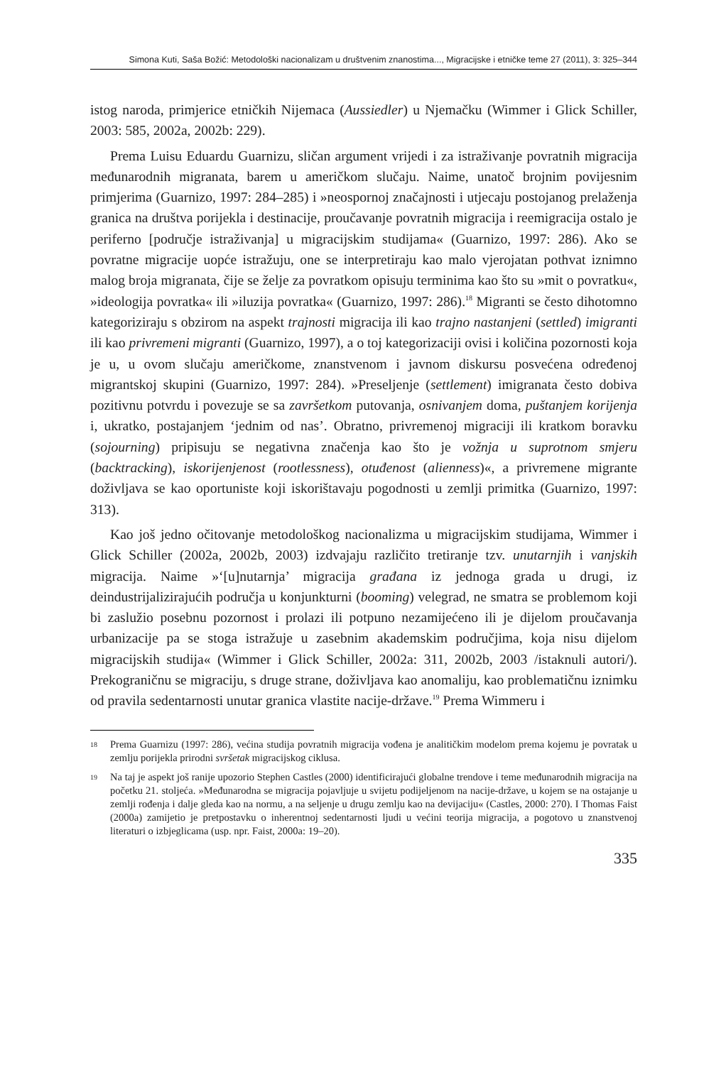Simona Kuti, Saša Božić: Metodološki nacionalizam u društvenim znanostima..., Migracijske i etničke teme 27 (2011), 3: 325–344
istog naroda, primjerice etničkih Nijemaca (Aussiedler) u Njemačku (Wimmer i Glick Schiller, 2003: 585, 2002a, 2002b: 229).
Prema Luisu Eduardu Guarnizu, sličan argument vrijedi i za istraživanje povratnih migracija međunarodnih migranata, barem u američkom slučaju. Naime, unatoč brojnim povijesnim primjerima (Guarnizo, 1997: 284–285) i »neospornoj značajnosti i utjecaju postojanog prelaženja granica na društva porijekla i destinacije, proučavanje povratnih migracija i reemigracija ostalo je periferno [područje istraživanja] u migracijskim studijama« (Guarnizo, 1997: 286). Ako se povratne migracije uopće istražuju, one se interpretiraju kao malo vjerojatan pothvat iznimno malog broja migranata, čije se želje za povratkom opisuju terminima kao što su »mit o povratku«, »ideologija povratka« ili »iluzija povratka« (Guarnizo, 1997: 286).<sup>18</sup> Migranti se često dihotomno kategoriziraju s obzirom na aspekt trajnosti migracija ili kao trajno nastanjeni (settled) imigranti ili kao privremeni migranti (Guarnizo, 1997), a o toj kategorizaciji ovisi i količina pozornosti koja je u, u ovom slučaju američkome, znanstvenom i javnom diskursu posvećena određenoj migrantskoj skupini (Guarnizo, 1997: 284). »Preseljenje (settlement) imigranata često dobiva pozitivnu potvrdu i povezuje se sa završetkom putovanja, osnivanjem doma, puštanjem korijenja i, ukratko, postajanjem ‘jednim od nas’. Obratno, privremenoj migraciji ili kratkom boravku (sojourning) pripisuju se negativna značenja kao što je vožnja u suprotnom smjeru (backtracking), iskorijenjenost (rootlessness), otuđenost (alienness)«, a privremene migrante doživljava se kao oportuniste koji iskorištavaju pogodnosti u zemlji primitka (Guarnizo, 1997: 313).
Kao još jedno očitovanje metodološkog nacionalizma u migracijskim studijama, Wimmer i Glick Schiller (2002a, 2002b, 2003) izdvajaju različito tretiranje tzv. unutarnjih i vanjskih migracija. Naime »‘[u]nutarnja’ migracija građana iz jednoga grada u drugi, iz deindustrijalizirajućih područja u konjunkturni (booming) velegrad, ne smatra se problemom koji bi zaslužio posebnu pozornost i prolazi ili potpuno nezamijećeno ili je dijelom proučavanja urbanizacije pa se stoga istražuje u zasebnim akademskim područjima, koja nisu dijelom migracijskih studija« (Wimmer i Glick Schiller, 2002a: 311, 2002b, 2003 /istaknuli autori/). Prekograničnu se migraciju, s druge strane, doživljava kao anomaliju, kao problematičnu iznimku od pravila sedentarnosti unutar granica vlastite nacije-države.<sup>19</sup> Prema Wimmeru i
18 Prema Guarnizu (1997: 286), većina studija povratnih migracija vođena je analitičkim modelom prema kojemu je povratak u zemlju porijekla prirodni svršetak migracijskog ciklusa.
19 Na taj je aspekt još ranije upozorio Stephen Castles (2000) identificirajući globalne trendove i teme međunarodnih migracija na početku 21. stoljeća. »Međunarodna se migracija pojavljuje u svijetu podijeljenom na nacije-države, u kojem se na ostajanje u zemlji rođenja i dalje gleda kao na normu, a na seljenje u drugu zemlju kao na devijaciju« (Castles, 2000: 270). I Thomas Faist (2000a) zamijetio je pretpostavku o inherentnoj sedentarnosti ljudi u većini teorija migracija, a pogotovo u znanstvenoj literaturi o izbjeglicama (usp. npr. Faist, 2000a: 19–20).
335